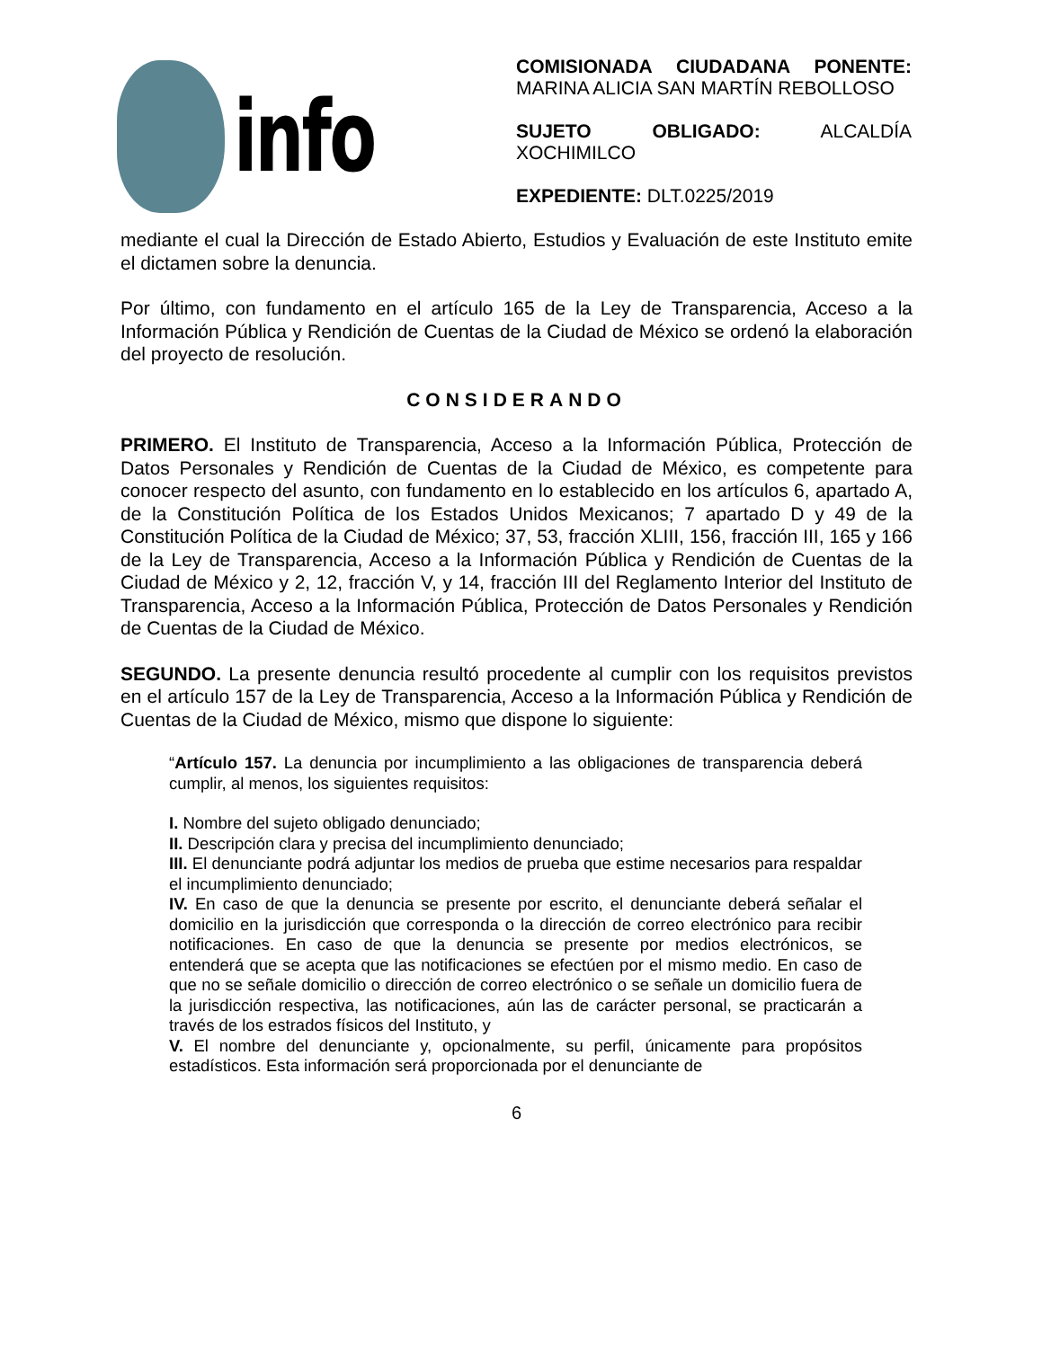info
COMISIONADA CIUDADANA PONENTE: MARINA ALICIA SAN MARTÍN REBOLLOSO
SUJETO OBLIGADO: ALCALDÍA XOCHIMILCO
EXPEDIENTE: DLT.0225/2019
mediante el cual la Dirección de Estado Abierto, Estudios y Evaluación de este Instituto emite el dictamen sobre la denuncia.
Por último, con fundamento en el artículo 165 de la Ley de Transparencia, Acceso a la Información Pública y Rendición de Cuentas de la Ciudad de México se ordenó la elaboración del proyecto de resolución.
CONSIDERANDO
PRIMERO. El Instituto de Transparencia, Acceso a la Información Pública, Protección de Datos Personales y Rendición de Cuentas de la Ciudad de México, es competente para conocer respecto del asunto, con fundamento en lo establecido en los artículos 6, apartado A, de la Constitución Política de los Estados Unidos Mexicanos; 7 apartado D y 49 de la Constitución Política de la Ciudad de México; 37, 53, fracción XLIII, 156, fracción III, 165 y 166 de la Ley de Transparencia, Acceso a la Información Pública y Rendición de Cuentas de la Ciudad de México y 2, 12, fracción V, y 14, fracción III del Reglamento Interior del Instituto de Transparencia, Acceso a la Información Pública, Protección de Datos Personales y Rendición de Cuentas de la Ciudad de México.
SEGUNDO. La presente denuncia resultó procedente al cumplir con los requisitos previstos en el artículo 157 de la Ley de Transparencia, Acceso a la Información Pública y Rendición de Cuentas de la Ciudad de México, mismo que dispone lo siguiente:
“Artículo 157. La denuncia por incumplimiento a las obligaciones de transparencia deberá cumplir, al menos, los siguientes requisitos:
I. Nombre del sujeto obligado denunciado;
II. Descripción clara y precisa del incumplimiento denunciado;
III. El denunciante podrá adjuntar los medios de prueba que estime necesarios para respaldar el incumplimiento denunciado;
IV. En caso de que la denuncia se presente por escrito, el denunciante deberá señalar el domicilio en la jurisdicción que corresponda o la dirección de correo electrónico para recibir notificaciones. En caso de que la denuncia se presente por medios electrónicos, se entenderá que se acepta que las notificaciones se efectúen por el mismo medio. En caso de que no se señale domicilio o dirección de correo electrónico o se señale un domicilio fuera de la jurisdicción respectiva, las notificaciones, aún las de carácter personal, se practicarán a través de los estrados físicos del Instituto, y
V. El nombre del denunciante y, opcionalmente, su perfil, únicamente para propósitos estadísticos. Esta información será proporcionada por el denunciante de
6